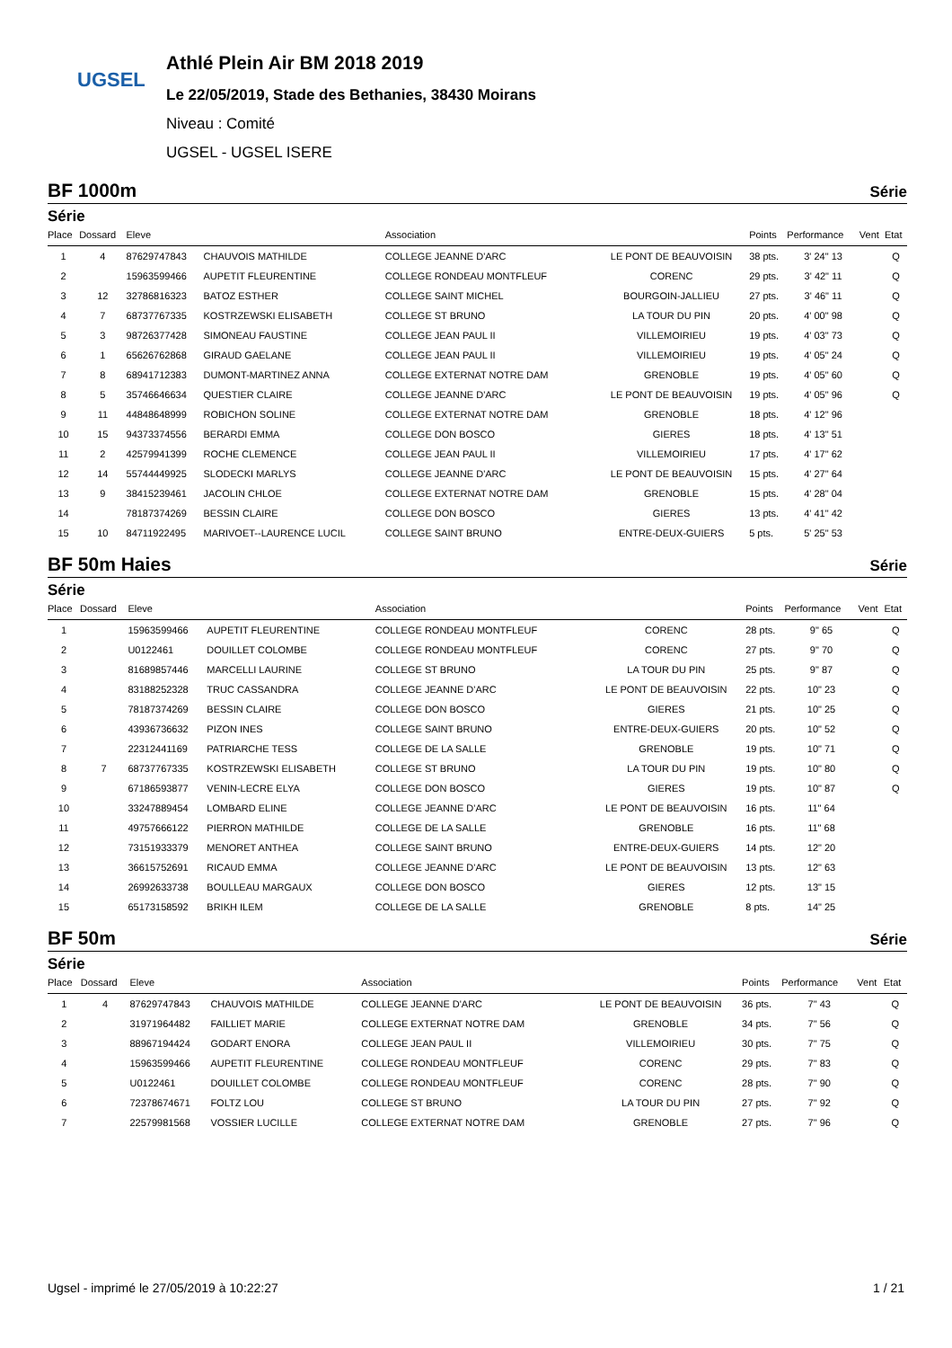UGSEL
Athlé Plein Air BM 2018 2019
Le 22/05/2019, Stade des Bethanies, 38430 Moirans
Niveau : Comité
UGSEL - UGSEL ISERE
BF 1000m Série
Série
| Place | Dossard | Eleve | | Association | | Points | Performance | Vent | Etat |
| --- | --- | --- | --- | --- | --- | --- | --- | --- | --- |
| 1 | 4 | 87629747843 | CHAUVOIS MATHILDE | COLLEGE JEANNE D'ARC | LE PONT DE BEAUVOISIN | 38 pts. | 3' 24" 13 | | Q |
| 2 | | 15963599466 | AUPETIT FLEURENTINE | COLLEGE RONDEAU MONTFLEUF | CORENC | 29 pts. | 3' 42" 11 | | Q |
| 3 | 12 | 32786816323 | BATOZ ESTHER | COLLEGE SAINT MICHEL | BOURGOIN-JALLIEU | 27 pts. | 3' 46" 11 | | Q |
| 4 | 7 | 68737767335 | KOSTRZEWSKI ELISABETH | COLLEGE ST BRUNO | LA TOUR DU PIN | 20 pts. | 4' 00" 98 | | Q |
| 5 | 3 | 98726377428 | SIMONEAU FAUSTINE | COLLEGE JEAN PAUL II | VILLEMOIRIEU | 19 pts. | 4' 03" 73 | | Q |
| 6 | 1 | 65626762868 | GIRAUD GAELANE | COLLEGE JEAN PAUL II | VILLEMOIRIEU | 19 pts. | 4' 05" 24 | | Q |
| 7 | 8 | 68941712383 | DUMONT-MARTINEZ ANNA | COLLEGE EXTERNAT NOTRE DAM | GRENOBLE | 19 pts. | 4' 05" 60 | | Q |
| 8 | 5 | 35746646634 | QUESTIER CLAIRE | COLLEGE JEANNE D'ARC | LE PONT DE BEAUVOISIN | 19 pts. | 4' 05" 96 | | Q |
| 9 | 11 | 44848648999 | ROBICHON SOLINE | COLLEGE EXTERNAT NOTRE DAM | GRENOBLE | 18 pts. | 4' 12" 96 | | |
| 10 | 15 | 94373374556 | BERARDI EMMA | COLLEGE DON BOSCO | GIERES | 18 pts. | 4' 13" 51 | | |
| 11 | 2 | 42579941399 | ROCHE CLEMENCE | COLLEGE JEAN PAUL II | VILLEMOIRIEU | 17 pts. | 4' 17" 62 | | |
| 12 | 14 | 55744449925 | SLODECKI MARLYS | COLLEGE JEANNE D'ARC | LE PONT DE BEAUVOISIN | 15 pts. | 4' 27" 64 | | |
| 13 | 9 | 38415239461 | JACOLIN CHLOE | COLLEGE EXTERNAT NOTRE DAM | GRENOBLE | 15 pts. | 4' 28" 04 | | |
| 14 | | 78187374269 | BESSIN CLAIRE | COLLEGE DON BOSCO | GIERES | 13 pts. | 4' 41" 42 | | |
| 15 | 10 | 84711922495 | MARIVOET--LAURENCE LUCIL | COLLEGE SAINT BRUNO | ENTRE-DEUX-GUIERS | 5 pts. | 5' 25" 53 | | |
BF 50m Haies Série
Série
| Place | Dossard | Eleve | | Association | | Points | Performance | Vent | Etat |
| --- | --- | --- | --- | --- | --- | --- | --- | --- | --- |
| 1 | | 15963599466 | AUPETIT FLEURENTINE | COLLEGE RONDEAU MONTFLEUF | CORENC | 28 pts. | 9" 65 | | Q |
| 2 | | U0122461 | DOUILLET COLOMBE | COLLEGE RONDEAU MONTFLEUF | CORENC | 27 pts. | 9" 70 | | Q |
| 3 | | 81689857446 | MARCELLI LAURINE | COLLEGE ST BRUNO | LA TOUR DU PIN | 25 pts. | 9" 87 | | Q |
| 4 | | 83188252328 | TRUC CASSANDRA | COLLEGE JEANNE D'ARC | LE PONT DE BEAUVOISIN | 22 pts. | 10" 23 | | Q |
| 5 | | 78187374269 | BESSIN CLAIRE | COLLEGE DON BOSCO | GIERES | 21 pts. | 10" 25 | | Q |
| 6 | | 43936736632 | PIZON INES | COLLEGE SAINT BRUNO | ENTRE-DEUX-GUIERS | 20 pts. | 10" 52 | | Q |
| 7 | | 22312441169 | PATRIARCHE TESS | COLLEGE DE LA SALLE | GRENOBLE | 19 pts. | 10" 71 | | Q |
| 8 | 7 | 68737767335 | KOSTRZEWSKI ELISABETH | COLLEGE ST BRUNO | LA TOUR DU PIN | 19 pts. | 10" 80 | | Q |
| 9 | | 67186593877 | VENIN-LECRE ELYA | COLLEGE DON BOSCO | GIERES | 19 pts. | 10" 87 | | Q |
| 10 | | 33247889454 | LOMBARD ELINE | COLLEGE JEANNE D'ARC | LE PONT DE BEAUVOISIN | 16 pts. | 11" 64 | | |
| 11 | | 49757666122 | PIERRON MATHILDE | COLLEGE DE LA SALLE | GRENOBLE | 16 pts. | 11" 68 | | |
| 12 | | 73151933379 | MENORET ANTHEA | COLLEGE SAINT BRUNO | ENTRE-DEUX-GUIERS | 14 pts. | 12" 20 | | |
| 13 | | 36615752691 | RICAUD EMMA | COLLEGE JEANNE D'ARC | LE PONT DE BEAUVOISIN | 13 pts. | 12" 63 | | |
| 14 | | 26992633738 | BOULLEAU MARGAUX | COLLEGE DON BOSCO | GIERES | 12 pts. | 13" 15 | | |
| 15 | | 65173158592 | BRIKH ILEM | COLLEGE DE LA SALLE | GRENOBLE | 8 pts. | 14" 25 | | |
BF 50m Série
Série
| Place | Dossard | Eleve | | Association | | Points | Performance | Vent | Etat |
| --- | --- | --- | --- | --- | --- | --- | --- | --- | --- |
| 1 | 4 | 87629747843 | CHAUVOIS MATHILDE | COLLEGE JEANNE D'ARC | LE PONT DE BEAUVOISIN | 36 pts. | 7" 43 | | Q |
| 2 | | 31971964482 | FAILLIET MARIE | COLLEGE EXTERNAT NOTRE DAM | GRENOBLE | 34 pts. | 7" 56 | | Q |
| 3 | | 88967194424 | GODART ENORA | COLLEGE JEAN PAUL II | VILLEMOIRIEU | 30 pts. | 7" 75 | | Q |
| 4 | | 15963599466 | AUPETIT FLEURENTINE | COLLEGE RONDEAU MONTFLEUF | CORENC | 29 pts. | 7" 83 | | Q |
| 5 | | U0122461 | DOUILLET COLOMBE | COLLEGE RONDEAU MONTFLEUF | CORENC | 28 pts. | 7" 90 | | Q |
| 6 | | 72378674671 | FOLTZ LOU | COLLEGE ST BRUNO | LA TOUR DU PIN | 27 pts. | 7" 92 | | Q |
| 7 | | 22579981568 | VOSSIER LUCILLE | COLLEGE EXTERNAT NOTRE DAM | GRENOBLE | 27 pts. | 7" 96 | | Q |
Ugsel - imprimé le 27/05/2019 à 10:22:27 1 / 21